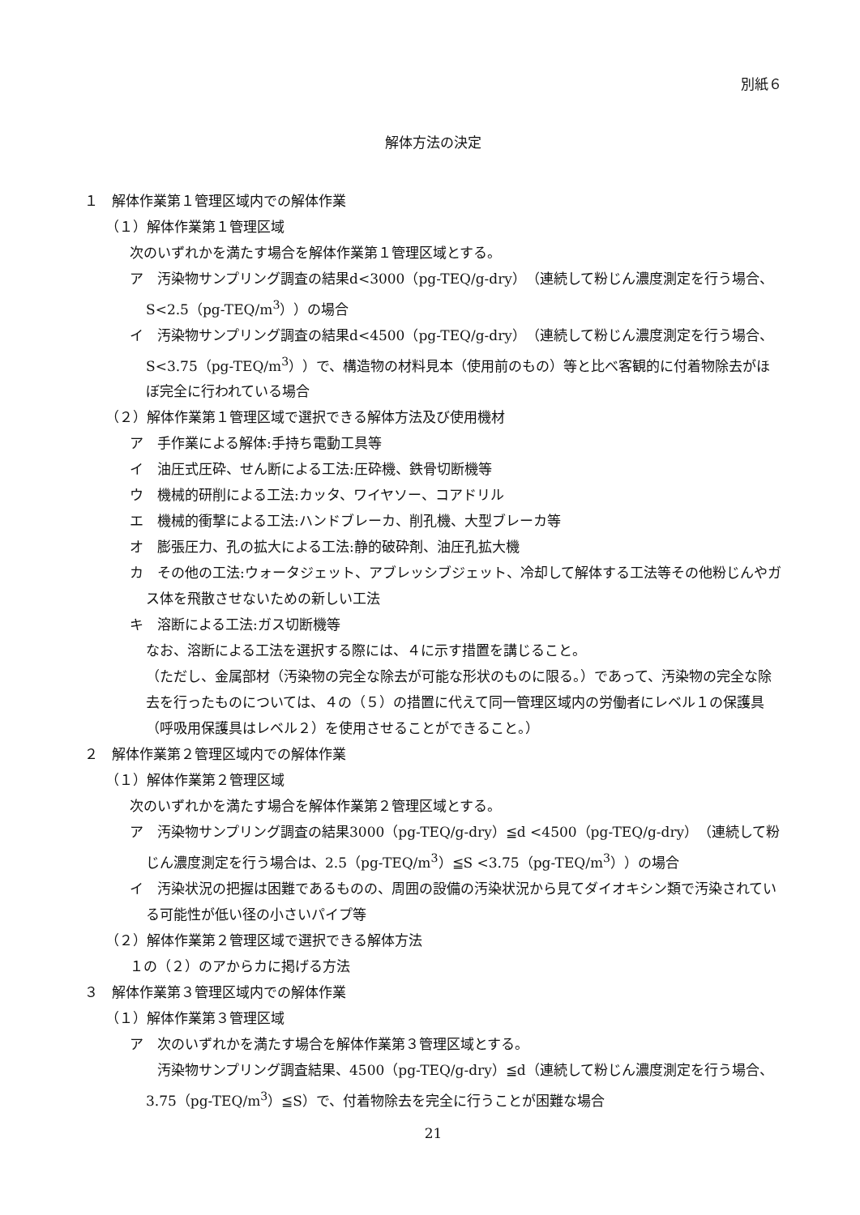別紙６
解体方法の決定
１　解体作業第１管理区域内での解体作業
（１）解体作業第１管理区域
次のいずれかを満たす場合を解体作業第１管理区域とする。
ア　汚染物サンプリング調査の結果d<3000（pg-TEQ/g-dry）（連続して粉じん濃度測定を行う場合、S<2.5（pg-TEQ/m<sup>3</sup>））の場合
イ　汚染物サンプリング調査の結果d<4500（pg-TEQ/g-dry）（連続して粉じん濃度測定を行う場合、S<3.75（pg-TEQ/m<sup>3</sup>））で、構造物の材料見本（使用前のもの）等と比べ客観的に付着物除去がほぼ完全に行われている場合
（２）解体作業第１管理区域で選択できる解体方法及び使用機材
ア　手作業による解体:手持ち電動工具等
イ　油圧式圧砕、せん断による工法:圧砕機、鉄骨切断機等
ウ　機械的研削による工法:カッタ、ワイヤソー、コアドリル
エ　機械的衝撃による工法:ハンドブレーカ、削孔機、大型ブレーカ等
オ　膨張圧力、孔の拡大による工法:静的破砕剤、油圧孔拡大機
カ　その他の工法:ウォータジェット、アブレッシブジェット、冷却して解体する工法等その他粉じんやガス体を飛散させないための新しい工法
キ　溶断による工法:ガス切断機等
なお、溶断による工法を選択する際には、４に示す措置を講じること。
（ただし、金属部材（汚染物の完全な除去が可能な形状のものに限る。）であって、汚染物の完全な除去を行ったものについては、４の（５）の措置に代えて同一管理区域内の労働者にレベル１の保護具（呼吸用保護具はレベル２）を使用させることができること。）
２　解体作業第２管理区域内での解体作業
（１）解体作業第２管理区域
次のいずれかを満たす場合を解体作業第２管理区域とする。
ア　汚染物サンプリング調査の結果3000（pg-TEQ/g-dry）≦d <4500（pg-TEQ/g-dry）（連続して粉じん濃度測定を行う場合は、2.5（pg-TEQ/m<sup>3</sup>）≦S <3.75（pg-TEQ/m<sup>3</sup>））の場合
イ　汚染状況の把握は困難であるものの、周囲の設備の汚染状況から見てダイオキシン類で汚染されている可能性が低い径の小さいパイプ等
（２）解体作業第２管理区域で選択できる解体方法
１の（２）のアからカに掲げる方法
３　解体作業第３管理区域内での解体作業
（１）解体作業第３管理区域
ア　次のいずれかを満たす場合を解体作業第３管理区域とする。
　　汚染物サンプリング調査結果、4500（pg-TEQ/g-dry）≦d（連続して粉じん濃度測定を行う場合、3.75（pg-TEQ/m<sup>3</sup>）≦S）で、付着物除去を完全に行うことが困難な場合
21